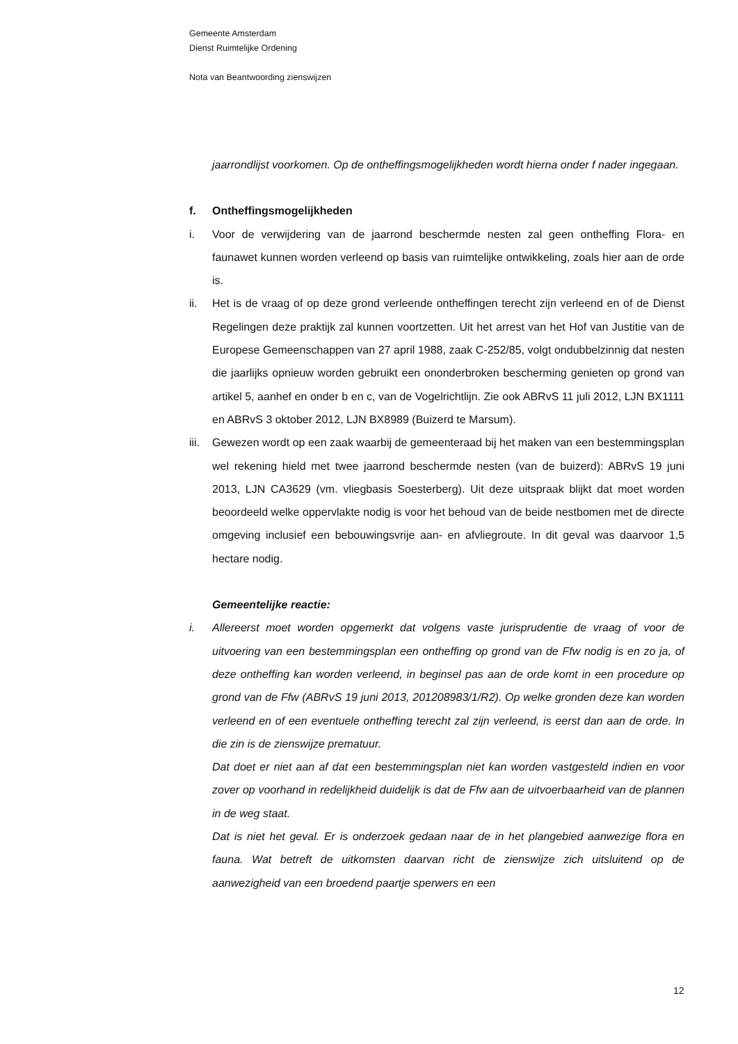Gemeente Amsterdam
Dienst Ruimtelijke Ordening
Nota van Beantwoording zienswijzen
jaarrondlijst voorkomen. Op de ontheffingsmogelijkheden wordt hierna onder f nader ingegaan.
f. Ontheffingsmogelijkheden
i. Voor de verwijdering van de jaarrond beschermde nesten zal geen ontheffing Flora- en faunawet kunnen worden verleend op basis van ruimtelijke ontwikkeling, zoals hier aan de orde is.
ii. Het is de vraag of op deze grond verleende ontheffingen terecht zijn verleend en of de Dienst Regelingen deze praktijk zal kunnen voortzetten. Uit het arrest van het Hof van Justitie van de Europese Gemeenschappen van 27 april 1988, zaak C-252/85, volgt ondubbelzinnig dat nesten die jaarlijks opnieuw worden gebruikt een ononderbroken bescherming genieten op grond van artikel 5, aanhef en onder b en c, van de Vogelrichtlijn. Zie ook ABRvS 11 juli 2012, LJN BX1111 en ABRvS 3 oktober 2012, LJN BX8989 (Buizerd te Marsum).
iii.
Gewezen wordt op een zaak waarbij de gemeenteraad bij het maken van een bestemmingsplan wel rekening hield met twee jaarrond beschermde nesten (van de buizerd): ABRvS 19 juni 2013, LJN CA3629 (vm. vliegbasis Soesterberg). Uit deze uitspraak blijkt dat moet worden beoordeeld welke oppervlakte nodig is voor het behoud van de beide nestbomen met de directe omgeving inclusief een bebouwingsvrije aan- en afvliegroute. In dit geval was daarvoor 1,5 hectare nodig.
Gemeentelijke reactie:
i. Allereerst moet worden opgemerkt dat volgens vaste jurisprudentie de vraag of voor de uitvoering van een bestemmingsplan een ontheffing op grond van de Ffw nodig is en zo ja, of deze ontheffing kan worden verleend, in beginsel pas aan de orde komt in een procedure op grond van de Ffw (ABRvS 19 juni 2013, 201208983/1/R2). Op welke gronden deze kan worden verleend en of een eventuele ontheffing terecht zal zijn verleend, is eerst dan aan de orde. In die zin is de zienswijze prematuur.
Dat doet er niet aan af dat een bestemmingsplan niet kan worden vastgesteld indien en voor zover op voorhand in redelijkheid duidelijk is dat de Ffw aan de uitvoerbaarheid van de plannen in de weg staat.
Dat is niet het geval. Er is onderzoek gedaan naar de in het plangebied aanwezige flora en fauna. Wat betreft de uitkomsten daarvan richt de zienswijze zich uitsluitend op de aanwezigheid van een broedend paartje sperwers en een
12